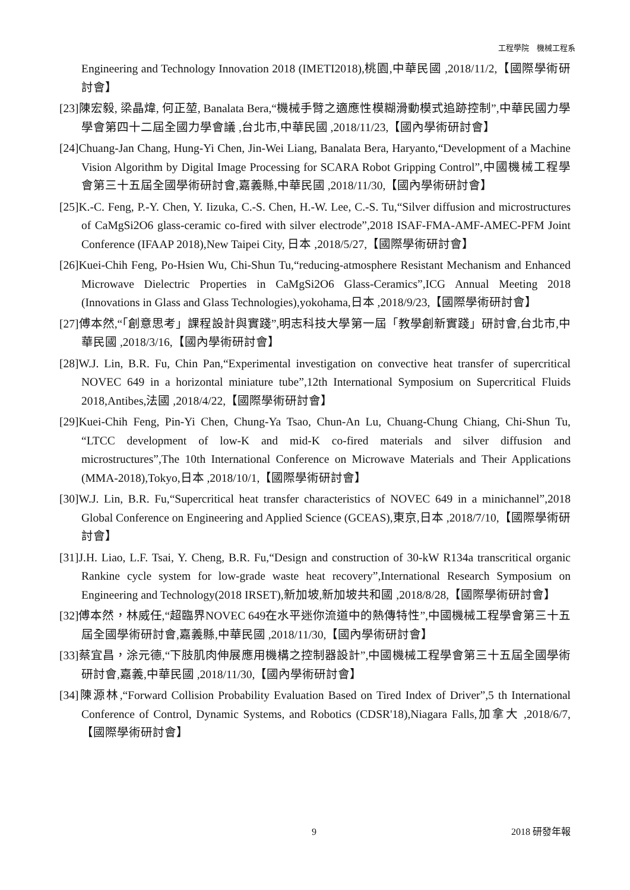工程學院　機械工程系
Engineering and Technology Innovation 2018 (IMETI2018),桃園,中華民國 ,2018/11/2,【國際學術研討會】
[23]陳宏毅, 梁晶煒, 何正堃, Banalata Bera,“機械手臂之適應性模糊滑動模式追跡控制”,中華民國力學學會第四十二屆全國力學會議 ,台北市,中華民國 ,2018/11/23,【國內學術研討會】
[24]Chuang-Jan Chang, Hung-Yi Chen, Jin-Wei Liang, Banalata Bera, Haryanto,“Development of a Machine Vision Algorithm by Digital Image Processing for SCARA Robot Gripping Control”,中國機械工程學會第三十五屆全國學術研討會,嘉義縣,中華民國 ,2018/11/30,【國內學術研討會】
[25]K.-C. Feng, P.-Y. Chen, Y. Iizuka, C.-S. Chen, H.-W. Lee, C.-S. Tu,“Silver diffusion and microstructures of CaMgSi2O6 glass-ceramic co-fired with silver electrode”,2018 ISAF-FMA-AMF-AMEC-PFM Joint Conference (IFAAP 2018),New Taipei City, 日本 ,2018/5/27,【國際學術研討會】
[26]Kuei-Chih Feng, Po-Hsien Wu, Chi-Shun Tu,“reducing-atmosphere Resistant Mechanism and Enhanced Microwave Dielectric Properties in CaMgSi2O6 Glass-Ceramics”,ICG Annual Meeting 2018 (Innovations in Glass and Glass Technologies),yokohama,日本 ,2018/9/23,【國際學術研討會】
[27]傅本然,“「創意思考」課程設計與實踐”,明志科技大學第一屆「教學創新實踐」研討會,台北市,中華民國 ,2018/3/16,【國內學術研討會】
[28]W.J. Lin, B.R. Fu, Chin Pan,“Experimental investigation on convective heat transfer of supercritical NOVEC 649 in a horizontal miniature tube”,12th International Symposium on Supercritical Fluids 2018,Antibes,法國 ,2018/4/22,【國際學術研討會】
[29]Kuei-Chih Feng, Pin-Yi Chen, Chung-Ya Tsao, Chun-An Lu, Chuang-Chung Chiang, Chi-Shun Tu,“LTCC development of low-K and mid-K co-fired materials and silver diffusion and microstructures”,The 10th International Conference on Microwave Materials and Their Applications (MMA-2018),Tokyo,日本 ,2018/10/1,【國際學術研討會】
[30]W.J. Lin, B.R. Fu,“Supercritical heat transfer characteristics of NOVEC 649 in a minichannel”,2018 Global Conference on Engineering and Applied Science (GCEAS),東京,日本 ,2018/7/10,【國際學術研討會】
[31]J.H. Liao, L.F. Tsai, Y. Cheng, B.R. Fu,“Design and construction of 30-kW R134a transcritical organic Rankine cycle system for low-grade waste heat recovery”,International Research Symposium on Engineering and Technology(2018 IRSET),新加坡,新加坡共和國 ,2018/8/28,【國際學術研討會】
[32]傅本然，林威任,“超臨界NOVEC 649在水平迷你流道中的熱傳特性”,中國機械工程學會第三十五屆全國學術研討會,嘉義縣,中華民國 ,2018/11/30,【國內學術研討會】
[33]蔡宜昌，涂元德,“下肢肌肉伸展應用機構之控制器設計”,中國機械工程學會第三十五屆全國學術研討會,嘉義,中華民國 ,2018/11/30,【國內學術研討會】
[34]陳源林,“Forward Collision Probability Evaluation Based on Tired Index of Driver”,5 th International Conference of Control, Dynamic Systems, and Robotics (CDSR'18),Niagara Falls,加拿大 ,2018/6/7,【國際學術研討會】
9 2018 研發年報